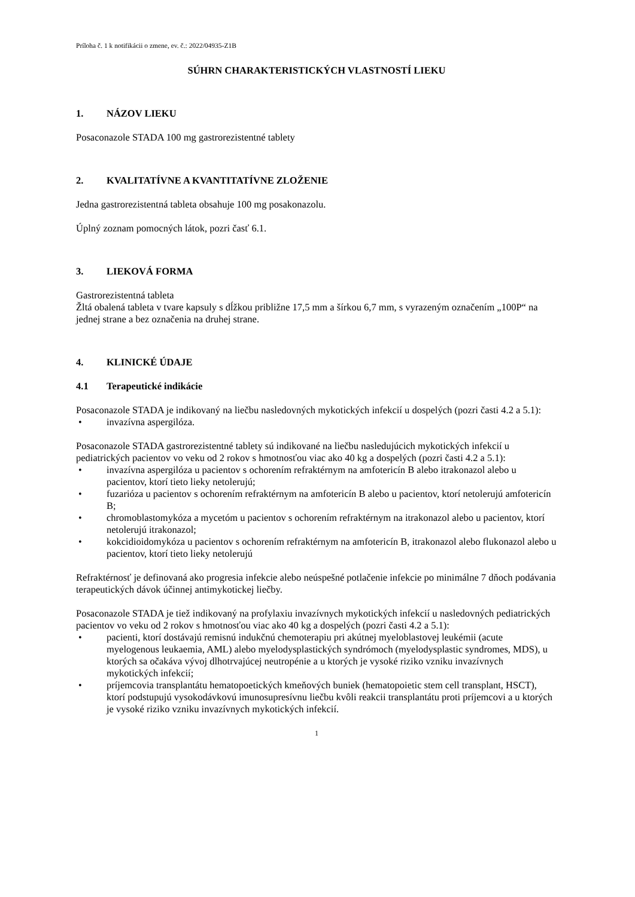Príloha č. 1 k notifikácii o zmene, ev. č.: 2022/04935-Z1B
SÚHRN CHARAKTERISTICKÝCH VLASTNOSTÍ LIEKU
1. NÁZOV LIEKU
Posaconazole STADA 100 mg gastrorezistentné tablety
2. KVALITATÍVNE A KVANTITATÍVNE ZLOŽENIE
Jedna gastrorezistentná tableta obsahuje 100 mg posakonazolu.
Úplný zoznam pomocných látok, pozri časť 6.1.
3. LIEKOVÁ FORMA
Gastrorezistentná tableta
Žltá obalená tableta v tvare kapsuly s dĺžkou približne 17,5 mm a šírkou 6,7 mm, s vyrazeným označením „100P“ na jednej strane a bez označenia na druhej strane.
4. KLINICKÉ ÚDAJE
4.1 Terapeutické indikácie
Posaconazole STADA je indikovaný na liečbu nasledovných mykotických infekcií u dospelých (pozri časti 4.2 a 5.1):
• invazívna aspergilóza.
Posaconazole STADA gastrorezistentné tablety sú indikované na liečbu nasledujúcich mykotických infekcií u pediatrických pacientov vo veku od 2 rokov s hmotnosťou viac ako 40 kg a dospelých (pozri časti 4.2 a 5.1):
• invazívna aspergilóza u pacientov s ochorením refraktérnym na amfotericín B alebo itrakonazol alebo u pacientov, ktorí tieto lieky netolerujú;
• fuzarióza u pacientov s ochorením refraktérnym na amfotericín B alebo u pacientov, ktorí netolerujú amfotericín B;
• chromoblastomykóza a mycetóm u pacientov s ochorením refraktérnym na itrakonazol alebo u pacientov, ktorí netolerujú itrakonazol;
• kokcidioidomykóza u pacientov s ochorením refraktérnym na amfotericín B, itrakonazol alebo flukonazol alebo u pacientov, ktorí tieto lieky netolerujú
Refraktérnosť je definovaná ako progresia infekcie alebo neúspešné potlačenie infekcie po minimálne 7 dňoch podávania terapeutických dávok účinnej antimykotickej liečby.
Posaconazole STADA je tiež indikovaný na profylaxiu invazívnych mykotických infekcií u nasledovných pediatrických pacientov vo veku od 2 rokov s hmotnosťou viac ako 40 kg a dospelých (pozri časti 4.2 a 5.1):
• pacienti, ktorí dostávajú remisnú indukčnú chemoterapiu pri akútnej myeloblastovej leukémii (acute myelogenous leukaemia, AML) alebo myelodysplastických syndrómoch (myelodysplastic syndromes, MDS), u ktorých sa očakáva vývoj dlhotrvajúcej neutropénie a u ktorých je vysoké riziko vzniku invazívnych mykotických infekcií;
• príjemcovia transplantátu hematopoetických kmeňových buniek (hematopoietic stem cell transplant, HSCT), ktorí podstupujú vysokodávkovú imunosupresívnu liečbu kvôli reakcii transplantátu proti príjemcovi a u ktorých je vysoké riziko vzniku invazívnych mykotických infekcií.
1